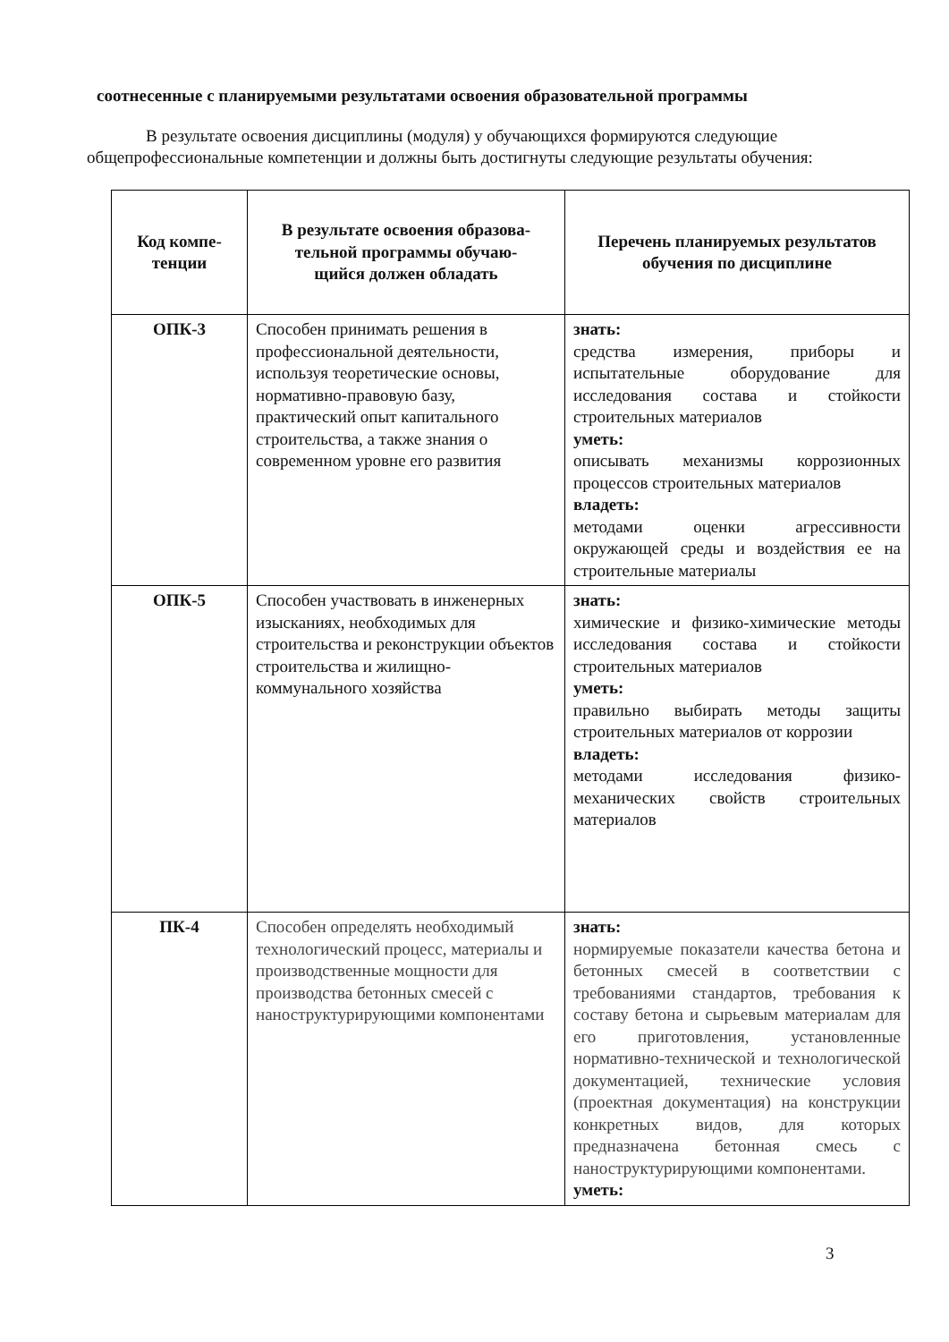соотнесенные с планируемыми результатами освоения образовательной программы
В результате освоения дисциплины (модуля) у обучающихся формируются следующие общепрофессиональные компетенции и должны быть достигнуты следующие результаты обучения:
| Код компе- тенции | В результате освоения образова- тельной программы обучаю- щийся должен обладать | Перечень планируемых результатов обучения по дисциплине |
| --- | --- | --- |
| ОПК-3 | Способен принимать решения в профессиональной деятельности, используя теоретические основы, нормативно-правовую базу, практический опыт капитального строительства, а также знания о современном уровне его развития | знать: средства измерения, приборы и испытательные оборудование для исследования состава и стойкости строительных материалов уметь: описывать механизмы коррозионных процессов строительных материалов владеть: методами оценки агрессивности окружающей среды и воздействия ее на строительные материалы |
| ОПК-5 | Способен участвовать в инженерных изысканиях, необходимых для строительства и реконструкции объектов строительства и жилищно-коммунального хозяйства | знать: химические и физико-химические методы исследования состава и стойкости строительных материалов уметь: правильно выбирать методы защиты строительных материалов от коррозии владеть: методами исследования физико-механических свойств строительных материалов |
| ПК-4 | Способен определять необходимый технологический процесс, материалы и производственные мощности для производства бетонных смесей с наноструктурирующими компонентами | знать: нормируемые показатели качества бетона и бетонных смесей в соответствии с требованиями стандартов, требования к составу бетона и сырьевым материалам для его приготовления, установленные нормативно-технической и технологической документацией, технические условия (проектная документация) на конструкции конкретных видов, для которых предназначена бетонная смесь с наноструктурирующими компонентами. уметь: |
3